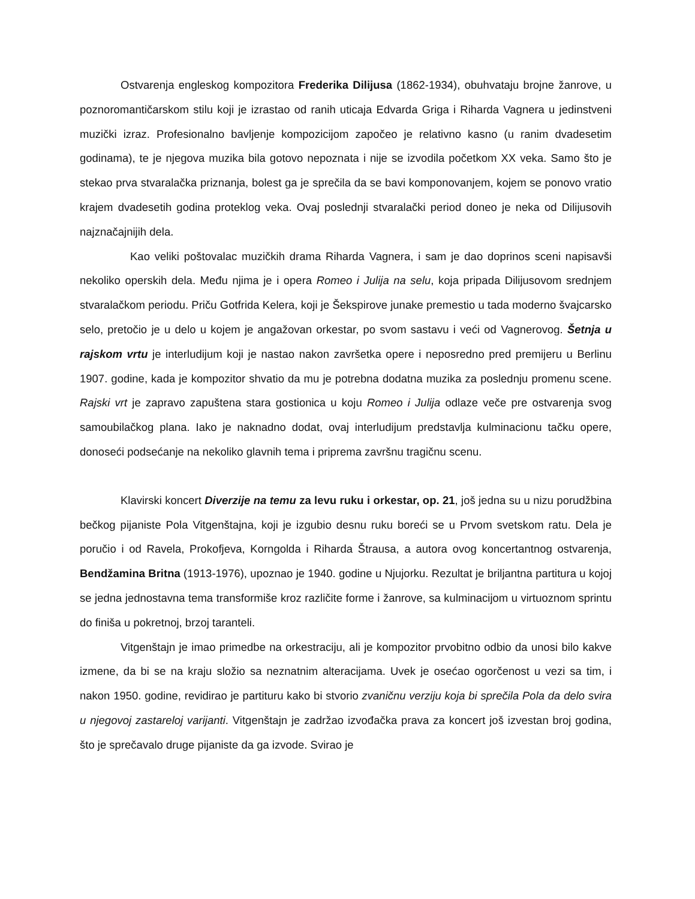Ostvarenja engleskog kompozitora Frederika Dilijusa (1862-1934), obuhvataju brojne žanrove, u poznoromantičarskom stilu koji je izrastao od ranih uticaja Edvarda Griga i Riharda Vagnera u jedinstveni muzički izraz. Profesionalno bavljenje kompozicijom započeo je relativno kasno (u ranim dvadesetim godinama), te je njegova muzika bila gotovo nepoznata i nije se izvodila početkom XX veka. Samo što je stekao prva stvaralačka priznanja, bolest ga je sprečila da se bavi komponovanjem, kojem se ponovo vratio krajem dvadesetih godina proteklog veka. Ovaj poslednji stvaralački period doneo je neka od Dilijusovih najznačajnijih dela.
Kao veliki poštovalac muzičkih drama Riharda Vagnera, i sam je dao doprinos sceni napisavši nekoliko operskih dela. Među njima je i opera Romeo i Julija na selu, koja pripada Dilijusovom srednjem stvaralačkom periodu. Priču Gotfrida Kelera, koji je Šekspirove junake premestio u tada moderno švajcarsko selo, pretočio je u delo u kojem je angažovan orkestar, po svom sastavu i veći od Vagnerovog. Šetnja u rajskom vrtu je interludijum koji je nastao nakon završetka opere i neposredno pred premijeru u Berlinu 1907. godine, kada je kompozitor shvatio da mu je potrebna dodatna muzika za poslednju promenu scene. Rajski vrt je zapravo zapuštena stara gostionica u koju Romeo i Julija odlaze veče pre ostvarenja svog samoubilačkog plana. Iako je naknadno dodat, ovaj interludijum predstavlja kulminacionu tačku opere, donoseći podsećanje na nekoliko glavnih tema i priprema završnu tragičnu scenu.
Klavirski koncert Diverzije na temu za levu ruku i orkestar, op. 21, još jedna su u nizu porudžbina bečkog pijaniste Pola Vitgenštajna, koji je izgubio desnu ruku boreći se u Prvom svetskom ratu. Dela je poručio i od Ravela, Prokofjeva, Korngolda i Riharda Štrausa, a autora ovog koncertantnog ostvarenja, Bendžamina Britna (1913-1976), upoznao je 1940. godine u Njujorku. Rezultat je briljantna partitura u kojoj se jedna jednostavna tema transformiše kroz različite forme i žanrove, sa kulminacijom u virtuoznom sprintu do finiša u pokretnoj, brzoj taranteli.
Vitgenštajn je imao primedbe na orkestraciju, ali je kompozitor prvobitno odbio da unosi bilo kakve izmene, da bi se na kraju složio sa neznatnim alteracijama. Uvek je osećao ogorčenost u vezi sa tim, i nakon 1950. godine, revidirao je partituru kako bi stvorio zvaničnu verziju koja bi sprečila Pola da delo svira u njegovoj zastareloj varijanti. Vitgenštajn je zadržao izvođačka prava za koncert još izvestan broj godina, što je sprečavalo druge pijaniste da ga izvode. Svirao je